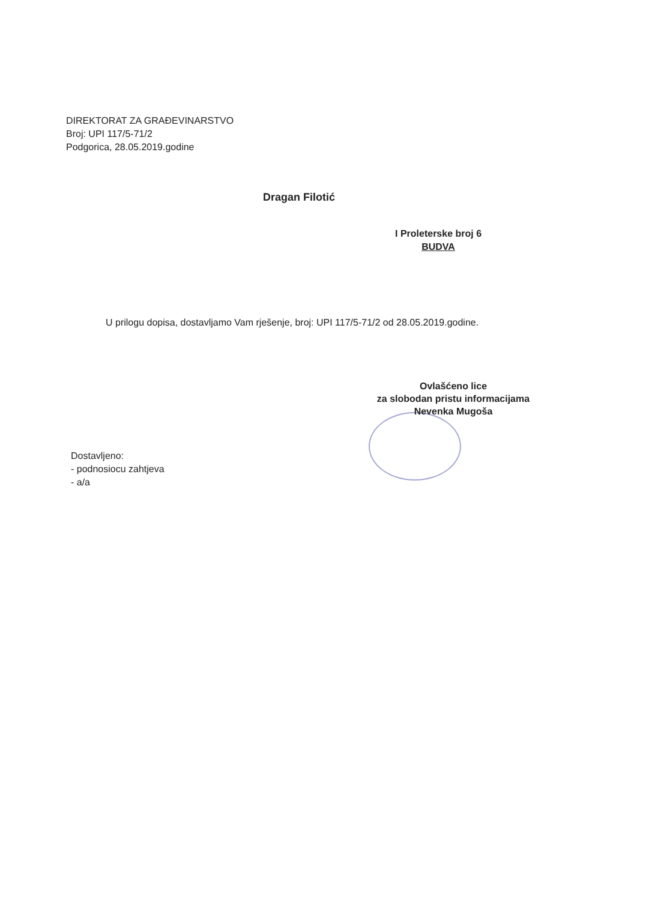DIREKTORAT ZA GRAĐEVINARSTVO
Broj: UPI 117/5-71/2
Podgorica, 28.05.2019.godine
Dragan Filotić
I Proleterske broj 6
BUDVA
U prilogu dopisa, dostavljamo Vam rješenje, broj: UPI 117/5-71/2 od 28.05.2019.godine.
Ovlašćeno lice
za slobodan pristu informacijama
Nevenka Mugoša
Dostavljeno:
- podnosiocu zahtjeva
- a/a